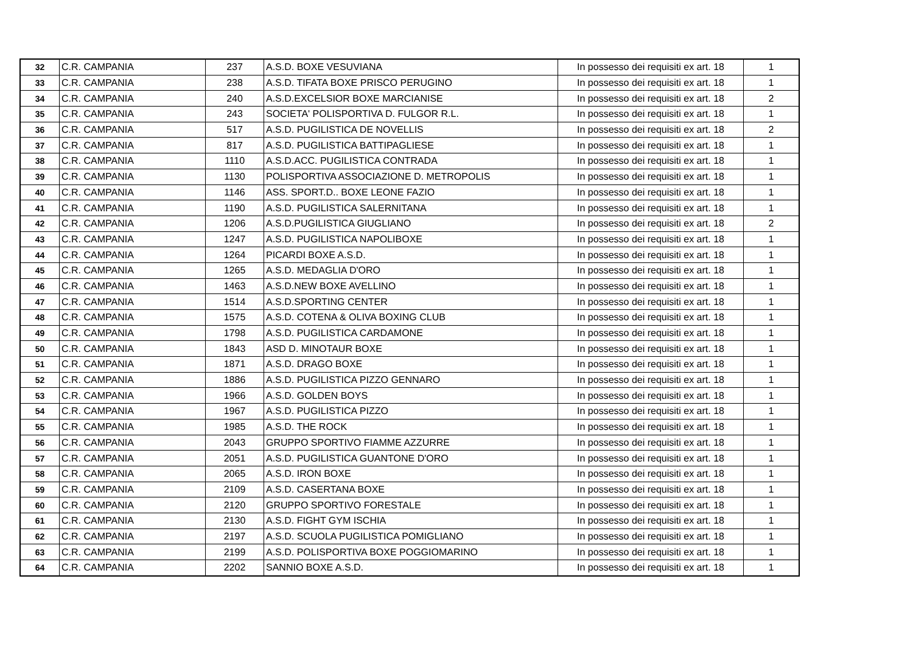| 32 | C.R. CAMPANIA | 237 | A.S.D. BOXE VESUVIANA | In possesso dei requisiti ex art. 18 | 1 |
| 33 | C.R. CAMPANIA | 238 | A.S.D. TIFATA BOXE PRISCO PERUGINO | In possesso dei requisiti ex art. 18 | 1 |
| 34 | C.R. CAMPANIA | 240 | A.S.D.EXCELSIOR BOXE MARCIANISE | In possesso dei requisiti ex art. 18 | 2 |
| 35 | C.R. CAMPANIA | 243 | SOCIETA' POLISPORTIVA D. FULGOR R.L. | In possesso dei requisiti ex art. 18 | 1 |
| 36 | C.R. CAMPANIA | 517 | A.S.D. PUGILISTICA DE NOVELLIS | In possesso dei requisiti ex art. 18 | 2 |
| 37 | C.R. CAMPANIA | 817 | A.S.D. PUGILISTICA BATTIPAGLIESE | In possesso dei requisiti ex art. 18 | 1 |
| 38 | C.R. CAMPANIA | 1110 | A.S.D.ACC. PUGILISTICA CONTRADA | In possesso dei requisiti ex art. 18 | 1 |
| 39 | C.R. CAMPANIA | 1130 | POLISPORTIVA ASSOCIAZIONE D. METROPOLIS | In possesso dei requisiti ex art. 18 | 1 |
| 40 | C.R. CAMPANIA | 1146 | ASS. SPORT.D.. BOXE LEONE FAZIO | In possesso dei requisiti ex art. 18 | 1 |
| 41 | C.R. CAMPANIA | 1190 | A.S.D. PUGILISTICA SALERNITANA | In possesso dei requisiti ex art. 18 | 1 |
| 42 | C.R. CAMPANIA | 1206 | A.S.D.PUGILISTICA GIUGLIANO | In possesso dei requisiti ex art. 18 | 2 |
| 43 | C.R. CAMPANIA | 1247 | A.S.D. PUGILISTICA NAPOLIBOXE | In possesso dei requisiti ex art. 18 | 1 |
| 44 | C.R. CAMPANIA | 1264 | PICARDI BOXE A.S.D. | In possesso dei requisiti ex art. 18 | 1 |
| 45 | C.R. CAMPANIA | 1265 | A.S.D. MEDAGLIA D'ORO | In possesso dei requisiti ex art. 18 | 1 |
| 46 | C.R. CAMPANIA | 1463 | A.S.D.NEW BOXE AVELLINO | In possesso dei requisiti ex art. 18 | 1 |
| 47 | C.R. CAMPANIA | 1514 | A.S.D.SPORTING CENTER | In possesso dei requisiti ex art. 18 | 1 |
| 48 | C.R. CAMPANIA | 1575 | A.S.D. COTENA & OLIVA BOXING CLUB | In possesso dei requisiti ex art. 18 | 1 |
| 49 | C.R. CAMPANIA | 1798 | A.S.D. PUGILISTICA CARDAMONE | In possesso dei requisiti ex art. 18 | 1 |
| 50 | C.R. CAMPANIA | 1843 | ASD D. MINOTAUR BOXE | In possesso dei requisiti ex art. 18 | 1 |
| 51 | C.R. CAMPANIA | 1871 | A.S.D. DRAGO BOXE | In possesso dei requisiti ex art. 18 | 1 |
| 52 | C.R. CAMPANIA | 1886 | A.S.D. PUGILISTICA PIZZO GENNARO | In possesso dei requisiti ex art. 18 | 1 |
| 53 | C.R. CAMPANIA | 1966 | A.S.D. GOLDEN BOYS | In possesso dei requisiti ex art. 18 | 1 |
| 54 | C.R. CAMPANIA | 1967 | A.S.D. PUGILISTICA PIZZO | In possesso dei requisiti ex art. 18 | 1 |
| 55 | C.R. CAMPANIA | 1985 | A.S.D. THE ROCK | In possesso dei requisiti ex art. 18 | 1 |
| 56 | C.R. CAMPANIA | 2043 | GRUPPO SPORTIVO FIAMME AZZURRE | In possesso dei requisiti ex art. 18 | 1 |
| 57 | C.R. CAMPANIA | 2051 | A.S.D. PUGILISTICA GUANTONE D'ORO | In possesso dei requisiti ex art. 18 | 1 |
| 58 | C.R. CAMPANIA | 2065 | A.S.D. IRON BOXE | In possesso dei requisiti ex art. 18 | 1 |
| 59 | C.R. CAMPANIA | 2109 | A.S.D. CASERTANA BOXE | In possesso dei requisiti ex art. 18 | 1 |
| 60 | C.R. CAMPANIA | 2120 | GRUPPO SPORTIVO FORESTALE | In possesso dei requisiti ex art. 18 | 1 |
| 61 | C.R. CAMPANIA | 2130 | A.S.D. FIGHT GYM ISCHIA | In possesso dei requisiti ex art. 18 | 1 |
| 62 | C.R. CAMPANIA | 2197 | A.S.D. SCUOLA PUGILISTICA POMIGLIANO | In possesso dei requisiti ex art. 18 | 1 |
| 63 | C.R. CAMPANIA | 2199 | A.S.D. POLISPORTIVA BOXE POGGIOMARINO | In possesso dei requisiti ex art. 18 | 1 |
| 64 | C.R. CAMPANIA | 2202 | SANNIO BOXE A.S.D. | In possesso dei requisiti ex art. 18 | 1 |